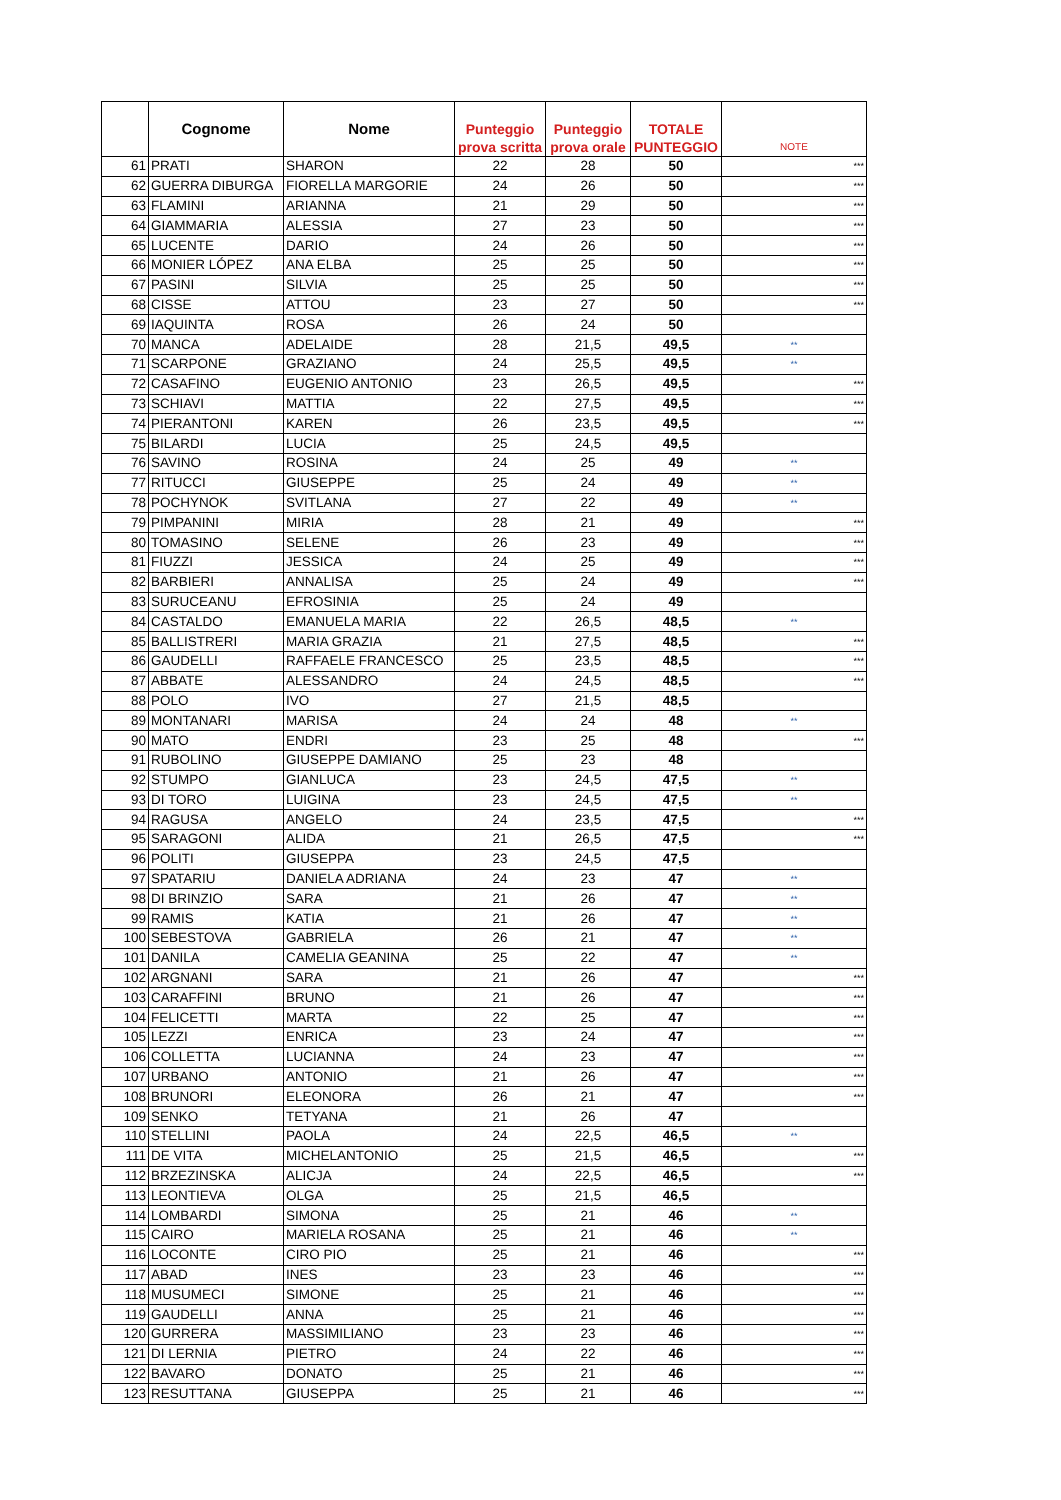| | Cognome | Nome | Punteggio prova scritta | Punteggio prova orale | TOTALE PUNTEGGIO | NOTE |
| --- | --- | --- | --- | --- | --- | --- |
| 61 | PRATI | SHARON | 22 | 28 | 50 | *** |
| 62 | GUERRA DIBURGA | FIORELLA MARGORIE | 24 | 26 | 50 | *** |
| 63 | FLAMINI | ARIANNA | 21 | 29 | 50 | *** |
| 64 | GIAMMARIA | ALESSIA | 27 | 23 | 50 | *** |
| 65 | LUCENTE | DARIO | 24 | 26 | 50 | *** |
| 66 | MONIER LÓPEZ | ANA ELBA | 25 | 25 | 50 | *** |
| 67 | PASINI | SILVIA | 25 | 25 | 50 | *** |
| 68 | CISSE | ATTOU | 23 | 27 | 50 | *** |
| 69 | IAQUINTA | ROSA | 26 | 24 | 50 | |
| 70 | MANCA | ADELAIDE | 28 | 21,5 | 49,5 | ** |
| 71 | SCARPONE | GRAZIANO | 24 | 25,5 | 49,5 | ** |
| 72 | CASAFINO | EUGENIO ANTONIO | 23 | 26,5 | 49,5 | *** |
| 73 | SCHIAVI | MATTIA | 22 | 27,5 | 49,5 | *** |
| 74 | PIERANTONI | KAREN | 26 | 23,5 | 49,5 | *** |
| 75 | BILARDI | LUCIA | 25 | 24,5 | 49,5 | |
| 76 | SAVINO | ROSINA | 24 | 25 | 49 | ** |
| 77 | RITUCCI | GIUSEPPE | 25 | 24 | 49 | ** |
| 78 | POCHYNOK | SVITLANA | 27 | 22 | 49 | ** |
| 79 | PIMPANINI | MIRIA | 28 | 21 | 49 | *** |
| 80 | TOMASINO | SELENE | 26 | 23 | 49 | *** |
| 81 | FIUZZI | JESSICA | 24 | 25 | 49 | *** |
| 82 | BARBIERI | ANNALISA | 25 | 24 | 49 | *** |
| 83 | SURUCEANU | EFROSINIA | 25 | 24 | 49 | |
| 84 | CASTALDO | EMANUELA MARIA | 22 | 26,5 | 48,5 | ** |
| 85 | BALLISTRERI | MARIA GRAZIA | 21 | 27,5 | 48,5 | *** |
| 86 | GAUDELLI | RAFFAELE FRANCESCO | 25 | 23,5 | 48,5 | *** |
| 87 | ABBATE | ALESSANDRO | 24 | 24,5 | 48,5 | *** |
| 88 | POLO | IVO | 27 | 21,5 | 48,5 | |
| 89 | MONTANARI | MARISA | 24 | 24 | 48 | ** |
| 90 | MATO | ENDRI | 23 | 25 | 48 | *** |
| 91 | RUBOLINO | GIUSEPPE DAMIANO | 25 | 23 | 48 | |
| 92 | STUMPO | GIANLUCA | 23 | 24,5 | 47,5 | ** |
| 93 | DI TORO | LUIGINA | 23 | 24,5 | 47,5 | ** |
| 94 | RAGUSA | ANGELO | 24 | 23,5 | 47,5 | *** |
| 95 | SARAGONI | ALIDA | 21 | 26,5 | 47,5 | *** |
| 96 | POLITI | GIUSEPPA | 23 | 24,5 | 47,5 | |
| 97 | SPATARIU | DANIELA ADRIANA | 24 | 23 | 47 | ** |
| 98 | DI BRINZIO | SARA | 21 | 26 | 47 | ** |
| 99 | RAMIS | KATIA | 21 | 26 | 47 | ** |
| 100 | SEBESTOVA | GABRIELA | 26 | 21 | 47 | ** |
| 101 | DANILA | CAMELIA GEANINA | 25 | 22 | 47 | ** |
| 102 | ARGNANI | SARA | 21 | 26 | 47 | *** |
| 103 | CARAFFINI | BRUNO | 21 | 26 | 47 | *** |
| 104 | FELICETTI | MARTA | 22 | 25 | 47 | *** |
| 105 | LEZZI | ENRICA | 23 | 24 | 47 | *** |
| 106 | COLLETTA | LUCIANNA | 24 | 23 | 47 | *** |
| 107 | URBANO | ANTONIO | 21 | 26 | 47 | *** |
| 108 | BRUNORI | ELEONORA | 26 | 21 | 47 | *** |
| 109 | SENKO | TETYANA | 21 | 26 | 47 | |
| 110 | STELLINI | PAOLA | 24 | 22,5 | 46,5 | ** |
| 111 | DE VITA | MICHELANTONIO | 25 | 21,5 | 46,5 | *** |
| 112 | BRZEZINSKA | ALICJA | 24 | 22,5 | 46,5 | *** |
| 113 | LEONTIEVA | OLGA | 25 | 21,5 | 46,5 | |
| 114 | LOMBARDI | SIMONA | 25 | 21 | 46 | ** |
| 115 | CAIRO | MARIELA ROSANA | 25 | 21 | 46 | ** |
| 116 | LOCONTE | CIRO PIO | 25 | 21 | 46 | *** |
| 117 | ABAD | INES | 23 | 23 | 46 | *** |
| 118 | MUSUMECI | SIMONE | 25 | 21 | 46 | *** |
| 119 | GAUDELLI | ANNA | 25 | 21 | 46 | *** |
| 120 | GURRERA | MASSIMILIANO | 23 | 23 | 46 | *** |
| 121 | DI LERNIA | PIETRO | 24 | 22 | 46 | *** |
| 122 | BAVARO | DONATO | 25 | 21 | 46 | *** |
| 123 | RESUTTANA | GIUSEPPA | 25 | 21 | 46 | *** |